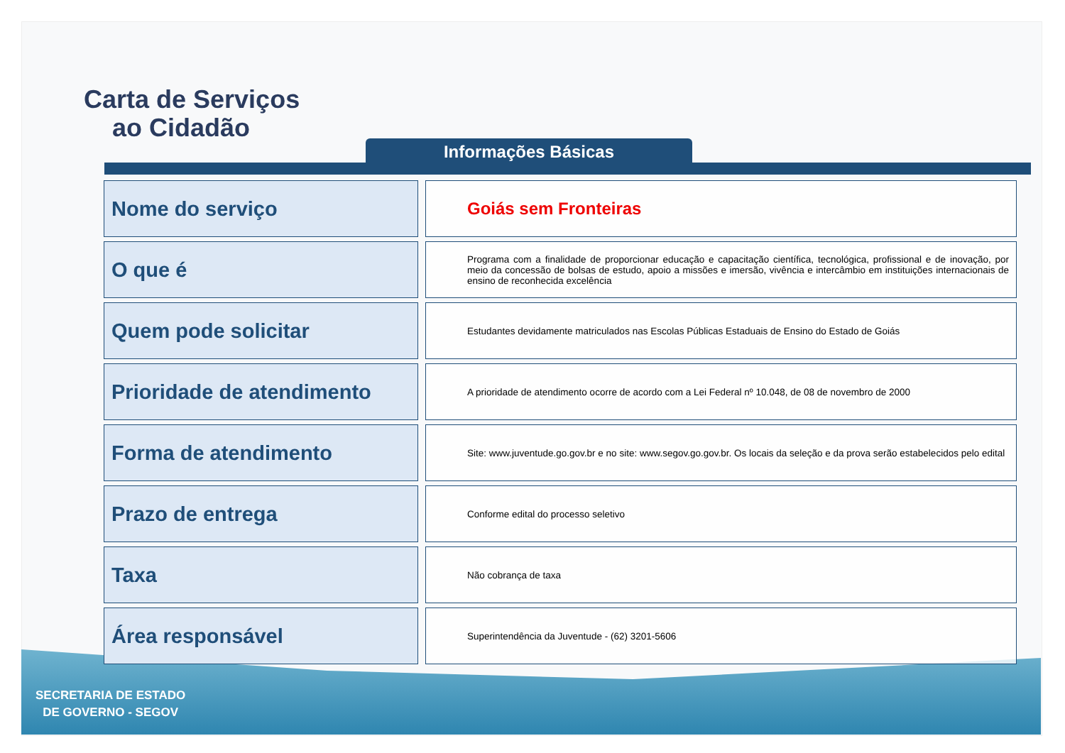Carta de Serviços
ao Cidadão
Informações Básicas
| Nome do serviço | Goiás sem Fronteiras |
| O que é | Programa com a finalidade de proporcionar educação e capacitação científica, tecnológica, profissional e de inovação, por meio da concessão de bolsas de estudo, apoio a missões e imersão, vivência e intercâmbio em instituições internacionais de ensino de reconhecida excelência |
| Quem pode solicitar | Estudantes devidamente matriculados nas Escolas Públicas Estaduais de Ensino do Estado de Goiás |
| Prioridade de atendimento | A prioridade de atendimento ocorre de acordo com a Lei Federal nº 10.048, de 08 de novembro de 2000 |
| Forma de atendimento | Site: www.juventude.go.gov.br e no site: www.segov.go.gov.br. Os locais da seleção e da prova serão estabelecidos pelo edital |
| Prazo de entrega | Conforme edital do processo seletivo |
| Taxa | Não cobrança de taxa |
| Área responsável | Superintendência da Juventude - (62) 3201-5606 |
SECRETARIA DE ESTADO
DE GOVERNO - SEGOV